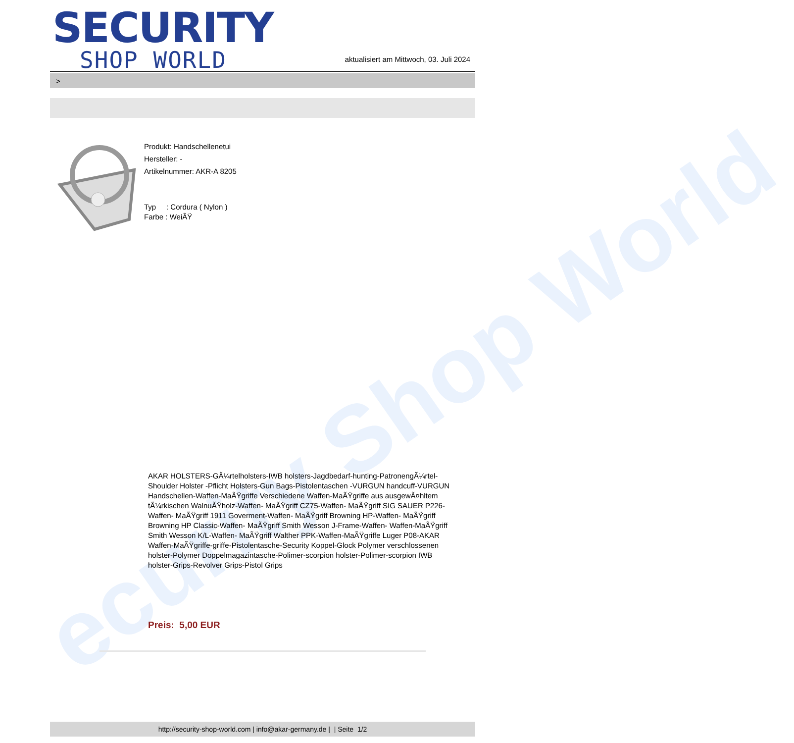ecurity Shop World
SECURITY
SHOP WORLD
aktualisiert am Mittwoch, 03. Juli 2024
>
Produkt: Handschellenetui
Hersteller: -
Artikelnummer: AKR-A 8205
Typ : Cordura ( Nylon )
Farbe : WeiÃŸ
AKAR HOLSTERS-GÃ¼rtelholsters-IWB holsters-Jagdbedarf-hunting-PatronengÃ¼rtel- Shoulder Holster -Pflicht Holsters-Gun Bags-Pistolentaschen -VURGUN handcuff-VURGUN Handschellen-Waffen-MaÃŸgriffe Verschiedene Waffen-MaÃŸgriffe aus ausgewÃ¤hltem tÃ¼rkischen WalnuÃŸholz-Waffen- MaÃŸgriff CZ75-Waffen- MaÃŸgriff SIG SAUER P226-Waffen- MaÃŸgriff 1911 Goverment-Waffen- MaÃŸgriff Browning HP-Waffen- MaÃŸgriff Browning HP Classic-Waffen- MaÃŸgriff Smith Wesson J-Frame-Waffen- Waffen-MaÃŸgriff Smith Wesson K/L-Waffen- MaÃŸgriff Walther PPK-Waffen-MaÃŸgriffe Luger P08-AKAR Waffen-MaÃŸgriffe-griffe-Pistolentasche-Security Koppel-Glock Polymer verschlossenen holster-Polymer Doppelmagazintasche-Polimer-scorpion holster-Polimer-scorpion IWB holster-Grips-Revolver Grips-Pistol Grips
Preis: 5,00 EUR
http://security-shop-world.com | info@akar-germany.de | | Seite 1/2